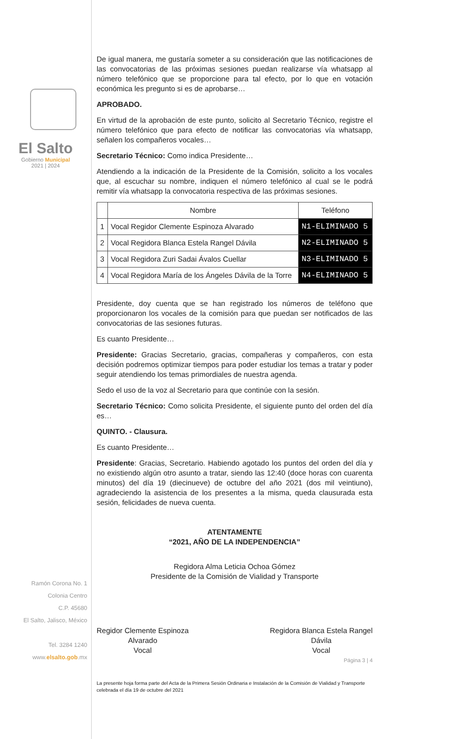El Salto
Gobierno Municipal
2021 | 2024
Ramón Corona No. 1
Colonia Centro
C.P. 45680
El Salto, Jalisco, México
Tel. 3284 1240
www.elsalto.gob.mx
De igual manera, me gustaría someter a su consideración que las notificaciones de las convocatorias de las próximas sesiones puedan realizarse vía whatsapp al número telefónico que se proporcione para tal efecto, por lo que en votación económica les pregunto si es de aprobarse…
APROBADO.
En virtud de la aprobación de este punto, solicito al Secretario Técnico, registre el número telefónico que para efecto de notificar las convocatorias vía whatsapp, señalen los compañeros vocales…
Secretario Técnico: Como indica Presidente…
Atendiendo a la indicación de la Presidente de la Comisión, solicito a los vocales que, al escuchar su nombre, indiquen el número telefónico al cual se le podrá remitir vía whatsapp la convocatoria respectiva de las próximas sesiones.
| | Nombre | Teléfono |
| --- | --- | --- |
| 1 | Vocal Regidor Clemente Espinoza Alvarado | N1-ELIMINADO 5 |
| 2 | Vocal Regidora Blanca Estela Rangel Dávila | N2-ELIMINADO 5 |
| 3 | Vocal Regidora Zuri Sadai Ávalos Cuellar | N3-ELIMINADO 5 |
| 4 | Vocal Regidora María de los Ángeles Dávila de la Torre | N4-ELIMINADO 5 |
Presidente, doy cuenta que se han registrado los números de teléfono que proporcionaron los vocales de la comisión para que puedan ser notificados de las convocatorias de las sesiones futuras.
Es cuanto Presidente…
Presidente: Gracias Secretario, gracias, compañeras y compañeros, con esta decisión podremos optimizar tiempos para poder estudiar los temas a tratar y poder seguir atendiendo los temas primordiales de nuestra agenda.
Sedo el uso de la voz al Secretario para que continúe con la sesión.
Secretario Técnico: Como solicita Presidente, el siguiente punto del orden del día es…
QUINTO. - Clausura.
Es cuanto Presidente…
Presidente: Gracias, Secretario. Habiendo agotado los puntos del orden del día y no existiendo algún otro asunto a tratar, siendo las 12:40 (doce horas con cuarenta minutos) del día 19 (diecinueve) de octubre del año 2021 (dos mil veintiuno), agradeciendo la asistencia de los presentes a la misma, queda clausurada esta sesión, felicidades de nueva cuenta.
ATENTAMENTE
“2021, AÑO DE LA INDEPENDENCIA”
Regidora Alma Leticia Ochoa Gómez
Presidente de la Comisión de Vialidad y Transporte
Regidor Clemente Espinoza
Alvarado
Vocal
Regidora Blanca Estela Rangel
Dávila
Vocal
Página 3 | 4
La presente hoja forma parte del Acta de la Primera Sesión Ordinaria e Instalación de la Comisión de Vialidad y Transporte celebrada el día 19 de octubre del 2021